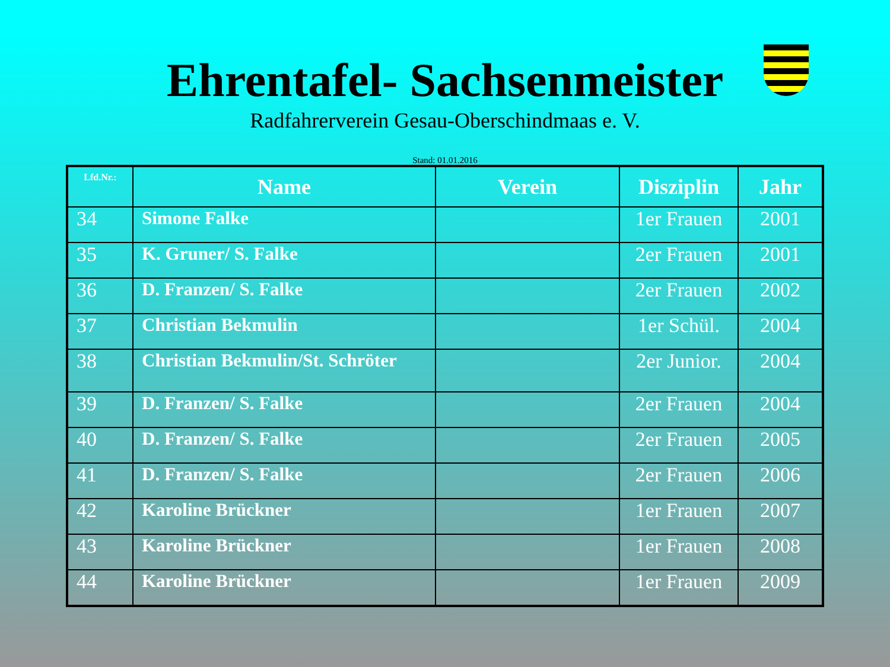Ehrentafel- Sachsenmeister
Radfahrerverein Gesau-Oberschindmaas e. V.
Stand: 01.01.2016
| Lfd.Nr.: | Name | Verein | Disziplin | Jahr |
| --- | --- | --- | --- | --- |
| 34 | Simone Falke | | 1er Frauen | 2001 |
| 35 | K. Gruner/ S. Falke | | 2er Frauen | 2001 |
| 36 | D. Franzen/ S. Falke | | 2er Frauen | 2002 |
| 37 | Christian Bekmulin | | 1er Schül. | 2004 |
| 38 | Christian Bekmulin/St. Schröter | | 2er Junior. | 2004 |
| 39 | D. Franzen/ S. Falke | | 2er Frauen | 2004 |
| 40 | D. Franzen/ S. Falke | | 2er Frauen | 2005 |
| 41 | D. Franzen/ S. Falke | | 2er Frauen | 2006 |
| 42 | Karoline Brückner | | 1er Frauen | 2007 |
| 43 | Karoline Brückner | | 1er Frauen | 2008 |
| 44 | Karoline Brückner | | 1er Frauen | 2009 |